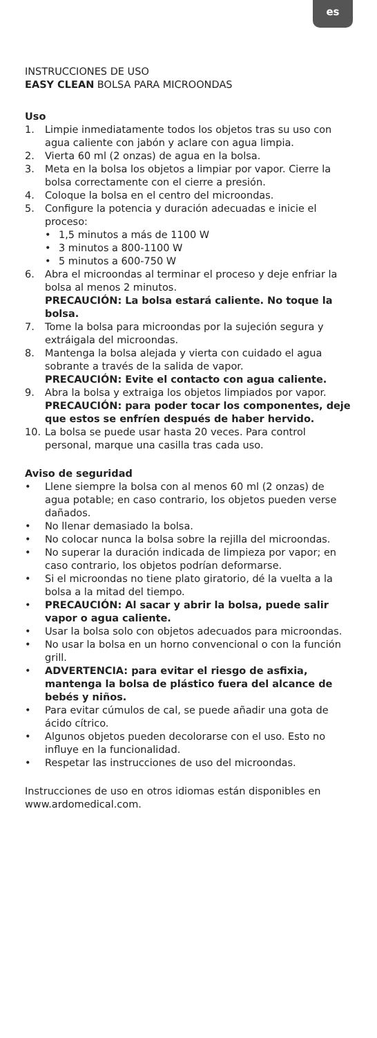es
INSTRUCCIONES DE USO
EASY CLEAN BOLSA PARA MICROONDAS
Uso
1. Limpie inmediatamente todos los objetos tras su uso con agua caliente con jabón y aclare con agua limpia.
2. Vierta 60 ml (2 onzas) de agua en la bolsa.
3. Meta en la bolsa los objetos a limpiar por vapor. Cierre la bolsa correctamente con el cierre a presión.
4. Coloque la bolsa en el centro del microondas.
5. Configure la potencia y duración adecuadas e inicie el proceso:
• 1,5 minutos a más de 1100 W
• 3 minutos a 800-1100 W
• 5 minutos a 600-750 W
6. Abra el microondas al terminar el proceso y deje enfriar la bolsa al menos 2 minutos.
PRECAUCIÓN: La bolsa estará caliente. No toque la bolsa.
7. Tome la bolsa para microondas por la sujeción segura y extráigala del microondas.
8. Mantenga la bolsa alejada y vierta con cuidado el agua sobrante a través de la salida de vapor.
PRECAUCIÓN: Evite el contacto con agua caliente.
9. Abra la bolsa y extraiga los objetos limpiados por vapor.
PRECAUCIÓN: para poder tocar los componentes, deje que estos se enfríen después de haber hervido.
10. La bolsa se puede usar hasta 20 veces. Para control personal, marque una casilla tras cada uso.
Aviso de seguridad
• Llene siempre la bolsa con al menos 60 ml (2 onzas) de agua potable; en caso contrario, los objetos pueden verse dañados.
• No llenar demasiado la bolsa.
• No colocar nunca la bolsa sobre la rejilla del microondas.
• No superar la duración indicada de limpieza por vapor; en caso contrario, los objetos podrían deformarse.
• Si el microondas no tiene plato giratorio, dé la vuelta a la bolsa a la mitad del tiempo.
• PRECAUCIÓN: Al sacar y abrir la bolsa, puede salir vapor o agua caliente.
• Usar la bolsa solo con objetos adecuados para microondas.
• No usar la bolsa en un horno convencional o con la función grill.
• ADVERTENCIA: para evitar el riesgo de asfixia, mantenga la bolsa de plástico fuera del alcance de bebés y niños.
• Para evitar cúmulos de cal, se puede añadir una gota de ácido cítrico.
• Algunos objetos pueden decolorarse con el uso. Esto no influye en la funcionalidad.
• Respetar las instrucciones de uso del microondas.
Instrucciones de uso en otros idiomas están disponibles en www.ardomedical.com.